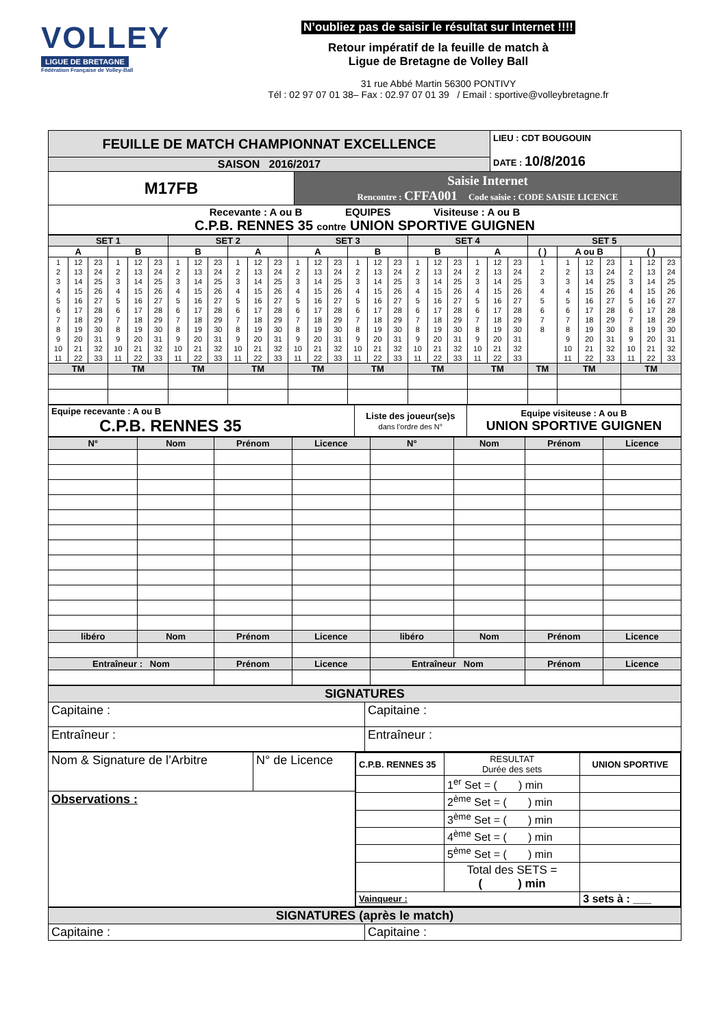VOLLEY
LIGUE DE BRETAGNE
Fédération Française de Volley-Ball
N’oubliez pas de saisir le résultat sur Internet !!!!
Retour impératif de la feuille de match à
Ligue de Bretagne de Volley Ball
31 rue Abbé Martin 56300 PONTIVY
Tél : 02 97 07 01 38– Fax : 02.97 07 01 39 / Email : sportive@volleybretagne.fr
| FEUILLE DE MATCH CHAMPIONNAT EXCELLENCE | | LIEU : CDT BOUGOUIN DATE : 10/8/2016 |
| SAISON 2016/2017 | | |
| M17FB | Saisie Internet Rencontre : CFFA001 Code saisie : CODE SAISIE LICENCE | |
| Recevante : A ou B EQUIPES Visiteuse : A ou B C.P.B. RENNES 35 contre UNION SPORTIVE GUIGNEN | | |
| SET 1 | | SET 2 | | SET 3 | | SET 4 | | SET 5 | | |
| A | B | B | A | A | B | B | A | ( ) | A ou B | ( ) |
| / 1 / 12 / 23 / / 2 / 13 / 24 / / 3 / 14 / 25 / / 4 / 15 / 26 / / 5 / 16 / 27 / / 6 / 17 / 28 / / 7 / 18 / 29 / / 8 / 19 / 30 / / 9 / 20 / 31 / / 10 / 21 / 32 / / 11 / 22 / 33 / | / 1 / 12 / 23 / / 2 / 13 / 24 / / 3 / 14 / 25 / / 4 / 15 / 26 / / 5 / 16 / 27 / / 6 / 17 / 28 / / 7 / 18 / 29 / / 8 / 19 / 30 / / 9 / 20 / 31 / / 10 / 21 / 32 / / 11 / 22 / 33 / | / 1 / 12 / 23 / / 2 / 13 / 24 / / 3 / 14 / 25 / / 4 / 15 / 26 / / 5 / 16 / 27 / / 6 / 17 / 28 / / 7 / 18 / 29 / / 8 / 19 / 30 / / 9 / 20 / 31 / / 10 / 21 / 32 / / 11 / 22 / 33 / | / 1 / 12 / 23 / / 2 / 13 / 24 / / 3 / 14 / 25 / / 4 / 15 / 26 / / 5 / 16 / 27 / / 6 / 17 / 28 / / 7 / 18 / 29 / / 8 / 19 / 30 / / 9 / 20 / 31 / / 10 / 21 / 32 / / 11 / 22 / 33 / | / 1 / 12 / 23 / / 2 / 13 / 24 / / 3 / 14 / 25 / / 4 / 15 / 26 / / 5 / 16 / 27 / / 6 / 17 / 28 / / 7 / 18 / 29 / / 8 / 19 / 30 / / 9 / 20 / 31 / / 10 / 21 / 32 / / 11 / 22 / 33 / | / 1 / 12 / 23 / / 2 / 13 / 24 / / 3 / 14 / 25 / / 4 / 15 / 26 / / 5 / 16 / 27 / / 6 / 17 / 28 / / 7 / 18 / 29 / / 8 / 19 / 30 / / 9 / 20 / 31 / / 10 / 21 / 32 / / 11 / 22 / 33 / | / 1 / 12 / 23 / / 2 / 13 / 24 / / 3 / 14 / 25 / / 4 / 15 / 26 / / 5 / 16 / 27 / / 6 / 17 / 28 / / 7 / 18 / 29 / / 8 / 19 / 30 / / 9 / 20 / 31 / / 10 / 21 / 32 / / 11 / 22 / 33 / | / 1 / 12 / 23 / / 2 / 13 / 24 / / 3 / 14 / 25 / / 4 / 15 / 26 / / 5 / 16 / 27 / / 6 / 17 / 28 / / 7 / 18 / 29 / / 8 / 19 / 30 / / 9 / 20 / 31 / / 10 / 21 / 32 / / 11 / 22 / 33 / | / 1 / / 2 / / 3 / / 4 / / 5 / / 6 / / 7 / / 8 / | / 1 / 12 / 23 / / 2 / 13 / 24 / / 3 / 14 / 25 / / 4 / 15 / 26 / / 5 / 16 / 27 / / 6 / 17 / 28 / / 7 / 18 / 29 / / 8 / 19 / 30 / / 9 / 20 / 31 / / 10 / 21 / 32 / / 11 / 22 / 33 / | / 1 / 12 / 23 / / 2 / 13 / 24 / / 3 / 14 / 25 / / 4 / 15 / 26 / / 5 / 16 / 27 / / 6 / 17 / 28 / / 7 / 18 / 29 / / 8 / 19 / 30 / / 9 / 20 / 31 / / 10 / 21 / 32 / / 11 / 22 / 33 / |
| TM | TM | TM | TM | TM | TM | TM | TM | TM | TM | TM |
| Equipe recevante : A ou B C.P.B. RENNES 35 | Liste des joueur(se)s dans l’ordre des N° | Equipe visiteuse : A ou B UNION SPORTIVE GUIGNEN |
| N° | Nom | Prénom | Licence | N° | Nom | Prénom | Licence |
| libéro | Nom | Prénom | Licence | libéro | Nom | Prénom | Licence |
| Entraîneur : Nom | | Prénom | Licence | Entraîneur Nom | | Prénom | Licence |
| SIGNATURES | |
| Capitaine : | Capitaine : |
| Entraîneur : | Entraîneur : |
| Nom & Signature de l’Arbitre | N° de Licence | / C.P.B. RENNES 35 / RESULTAT Durée des sets / UNION SPORTIVE / / / 1<sup>er</sup> Set = ( ) min / / / / 2<sup>ème</sup> Set = ( ) min / / / / 3<sup>ème</sup> Set = ( ) min / / / / 4<sup>ème</sup> Set = ( ) min / / / / 5<sup>ème</sup> Set = ( ) min / / / / Total des SETS = ( ) min / / / Vainqueur : / / 3 sets à : ___ / |
| Observations : | | |
| SIGNATURES (après le match) | |
| Capitaine : | Capitaine : |